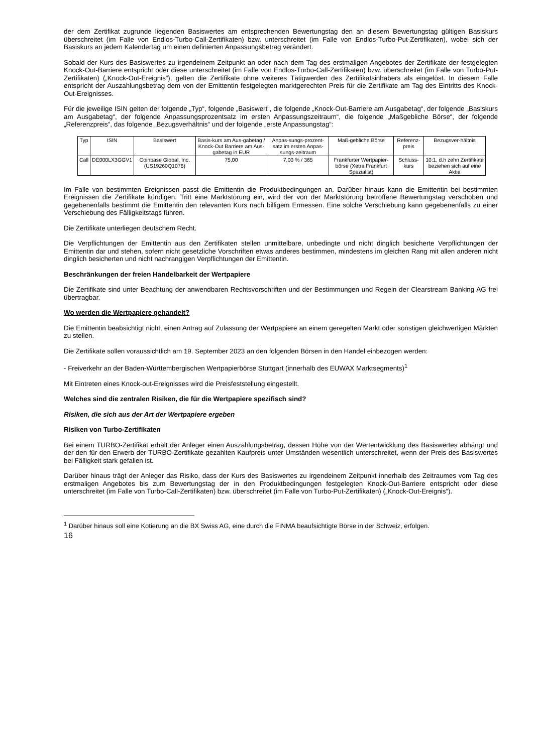der dem Zertifikat zugrunde liegenden Basiswertes am entsprechenden Bewertungstag den an diesem Bewertungstag gültigen Basiskurs überschreitet (im Falle von Endlos-Turbo-Call-Zertifikaten) bzw. unterschreitet (im Falle von Endlos-Turbo-Put-Zertifikaten), wobei sich der Basiskurs an jedem Kalendertag um einen definierten Anpassungsbetrag verändert.
Sobald der Kurs des Basiswertes zu irgendeinem Zeitpunkt an oder nach dem Tag des erstmaligen Angebotes der Zertifikate der festgelegten Knock-Out-Barriere entspricht oder diese unterschreitet (im Falle von Endlos-Turbo-Call-Zertifikaten) bzw. überschreitet (im Falle von Turbo-Put-Zertifikaten) („Knock-Out-Ereignis“), gelten die Zertifikate ohne weiteres Tätigwerden des Zertifikatsinhabers als eingelöst. In diesem Falle entspricht der Auszahlungsbetrag dem von der Emittentin festgelegten marktgerechten Preis für die Zertifikate am Tag des Eintritts des Knock-Out-Ereignisses.
Für die jeweilige ISIN gelten der folgende „Typ“, folgende „Basiswert“, die folgende „Knock-Out-Barriere am Ausgabetag“, der folgende „Basiskurs am Ausgabetag“, der folgende Anpassungsprozentsatz im ersten Anpassungszeitraum“, die folgende „Maßgebliche Börse“, der folgende „Referenzpreis“, das folgende „Bezugsverhältnis“ und der folgende „erste Anpassungstag“:
| Typ | ISIN | Basiswert | Basis-kurs am Aus-gabetag / Knock-Out Barriere am Aus-gabetag in EUR | Anpas-sungs-prozent-satz im ersten Anpas-sungs-zeitraum | Maß-gebliche Börse | Referenz-preis | Bezugsver-hältnis |
| Call | DE000LX3GGV1 | Coinbase Global, Inc. (US19260Q1076) | 75,00 | 7,00 % / 365 | Frankfurter Wertpapier-börse (Xetra Frankfurt Spezialist) | Schluss-kurs | 10:1, d.h zehn Zertifikate beziehen sich auf eine Aktie |
Im Falle von bestimmten Ereignissen passt die Emittentin die Produktbedingungen an. Darüber hinaus kann die Emittentin bei bestimmten Ereignissen die Zertifikate kündigen. Tritt eine Marktstörung ein, wird der von der Marktstörung betroffene Bewertungstag verschoben und gegebenenfalls bestimmt die Emittentin den relevanten Kurs nach billigem Ermessen. Eine solche Verschiebung kann gegebenenfalls zu einer Verschiebung des Fälligkeitstags führen.
Die Zertifikate unterliegen deutschem Recht.
Die Verpflichtungen der Emittentin aus den Zertifikaten stellen unmittelbare, unbedingte und nicht dinglich besicherte Verpflichtungen der Emittentin dar und stehen, sofern nicht gesetzliche Vorschriften etwas anderes bestimmen, mindestens im gleichen Rang mit allen anderen nicht dinglich besicherten und nicht nachrangigen Verpflichtungen der Emittentin.
Beschränkungen der freien Handelbarkeit der Wertpapiere
Die Zertifikate sind unter Beachtung der anwendbaren Rechtsvorschriften und der Bestimmungen und Regeln der Clearstream Banking AG frei übertragbar.
Wo werden die Wertpapiere gehandelt?
Die Emittentin beabsichtigt nicht, einen Antrag auf Zulassung der Wertpapiere an einem geregelten Markt oder sonstigen gleichwertigen Märkten zu stellen.
Die Zertifikate sollen voraussichtlich am 19. September 2023 an den folgenden Börsen in den Handel einbezogen werden:
- Freiverkehr an der Baden-Württembergischen Wertpapierbörse Stuttgart (innerhalb des EUWAX Marktsegments)<sup>1</sup>
Mit Eintreten eines Knock-out-Ereignisses wird die Preisfeststellung eingestellt.
Welches sind die zentralen Risiken, die für die Wertpapiere spezifisch sind?
Risiken, die sich aus der Art der Wertpapiere ergeben
Risiken von Turbo-Zertifikaten
Bei einem TURBO-Zertifikat erhält der Anleger einen Auszahlungsbetrag, dessen Höhe von der Wertentwicklung des Basiswertes abhängt und der den für den Erwerb der TURBO-Zertifikate gezahlten Kaufpreis unter Umständen wesentlich unterschreitet, wenn der Preis des Basiswertes bei Fälligkeit stark gefallen ist.
Darüber hinaus trägt der Anleger das Risiko, dass der Kurs des Basiswertes zu irgendeinem Zeitpunkt innerhalb des Zeitraumes vom Tag des erstmaligen Angebotes bis zum Bewertungstag der in den Produktbedingungen festgelegten Knock-Out-Barriere entspricht oder diese unterschreitet (im Falle von Turbo-Call-Zertifikaten) bzw. überschreitet (im Falle von Turbo-Put-Zertifikaten) („Knock-Out-Ereignis“).
<sup>1</sup> Darüber hinaus soll eine Kotierung an die BX Swiss AG, eine durch die FINMA beaufsichtigte Börse in der Schweiz, erfolgen.
16